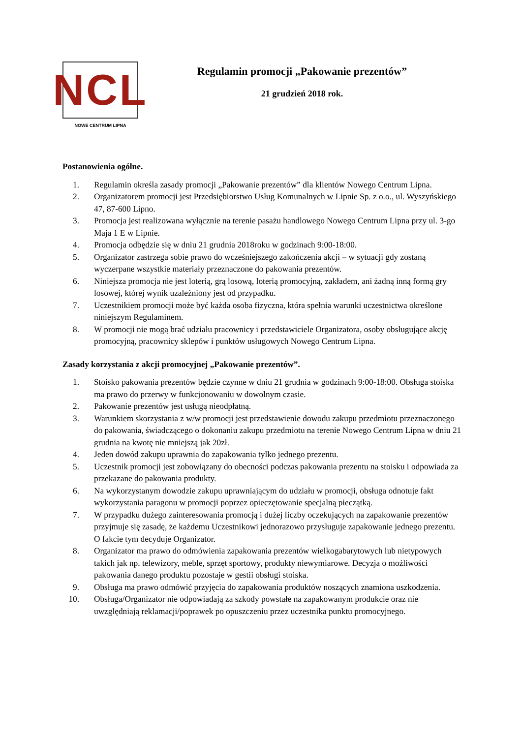NCL
NOWE CENTRUM LIPNA
Regulamin promocji „Pakowanie prezentów”
21 grudzień 2018 rok.
Postanowienia ogólne.
1. Regulamin określa zasady promocji „Pakowanie prezentów” dla klientów Nowego Centrum Lipna.
2. Organizatorem promocji jest Przedsiębiorstwo Usług Komunalnych w Lipnie Sp. z o.o., ul. Wyszyńskiego 47, 87-600 Lipno.
3. Promocja jest realizowana wyłącznie na terenie pasażu handlowego Nowego Centrum Lipna przy ul. 3-go Maja 1 E w Lipnie.
4. Promocja odbędzie się w dniu 21 grudnia 2018roku w godzinach 9:00-18:00.
5. Organizator zastrzega sobie prawo do wcześniejszego zakończenia akcji – w sytuacji gdy zostaną wyczerpane wszystkie materiały przeznaczone do pakowania prezentów.
6. Niniejsza promocja nie jest loterią, grą losową, loterią promocyjną, zakładem, ani żadną inną formą gry losowej, której wynik uzależniony jest od przypadku.
7. Uczestnikiem promocji może być każda osoba fizyczna, która spełnia warunki uczestnictwa określone niniejszym Regulaminem.
8. W promocji nie mogą brać udziału pracownicy i przedstawiciele Organizatora, osoby obsługujące akcję promocyjną, pracownicy sklepów i punktów usługowych Nowego Centrum Lipna.
Zasady korzystania z akcji promocyjnej „Pakowanie prezentów”.
1. Stoisko pakowania prezentów będzie czynne w dniu 21 grudnia w godzinach 9:00-18:00. Obsługa stoiska ma prawo do przerwy w funkcjonowaniu w dowolnym czasie.
2. Pakowanie prezentów jest usługą nieodpłatną.
3. Warunkiem skorzystania z w/w promocji jest przedstawienie dowodu zakupu przedmiotu przeznaczonego do pakowania, świadczącego o dokonaniu zakupu przedmiotu na terenie Nowego Centrum Lipna w dniu 21 grudnia na kwotę nie mniejszą jak 20zł.
4. Jeden dowód zakupu uprawnia do zapakowania tylko jednego prezentu.
5. Uczestnik promocji jest zobowiązany do obecności podczas pakowania prezentu na stoisku i odpowiada za przekazane do pakowania produkty.
6. Na wykorzystanym dowodzie zakupu uprawniającym do udziału w promocji, obsługa odnotuje fakt wykorzystania paragonu w promocji poprzez opieczętowanie specjalną pieczątką.
7. W przypadku dużego zainteresowania promocją i dużej liczby oczekujących na zapakowanie prezentów przyjmuje się zasadę, że każdemu Uczestnikowi jednorazowo przysługuje zapakowanie jednego prezentu. O fakcie tym decyduje Organizator.
8. Organizator ma prawo do odmówienia zapakowania prezentów wielkogabarytowych lub nietypowych takich jak np. telewizory, meble, sprzęt sportowy, produkty niewymiarowe. Decyzja o możliwości pakowania danego produktu pozostaje w gestii obsługi stoiska.
9. Obsługa ma prawo odmówić przyjęcia do zapakowania produktów noszących znamiona uszkodzenia.
10. Obsługa/Organizator nie odpowiadają za szkody powstałe na zapakowanym produkcie oraz nie uwzględniają reklamacji/poprawek po opuszczeniu przez uczestnika punktu promocyjnego.